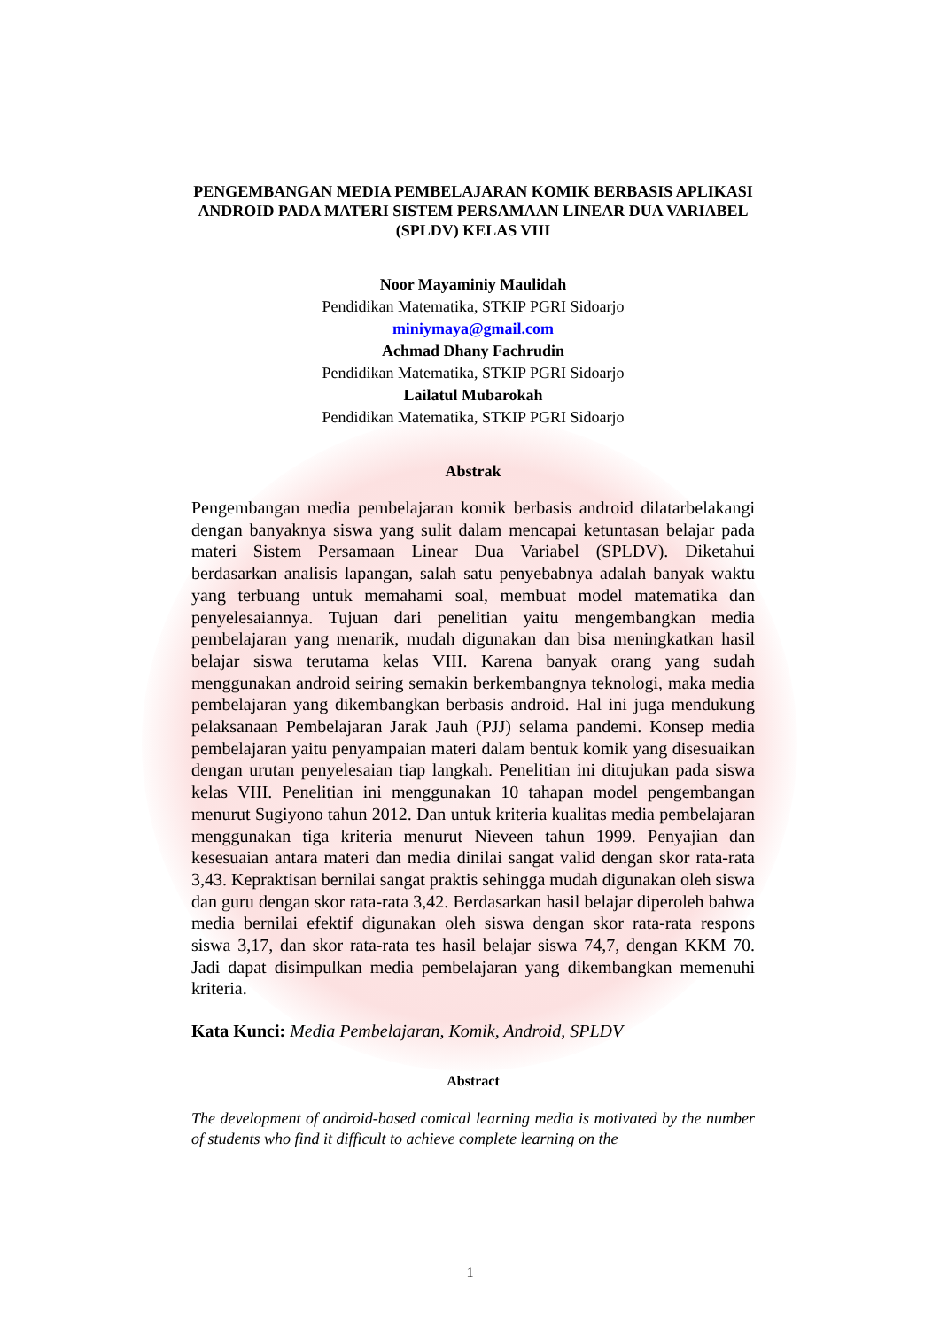PENGEMBANGAN MEDIA PEMBELAJARAN KOMIK BERBASIS APLIKASI ANDROID PADA MATERI SISTEM PERSAMAAN LINEAR DUA VARIABEL (SPLDV) KELAS VIII
Noor Mayaminiy Maulidah
Pendidikan Matematika, STKIP PGRI Sidoarjo
miniymaya@gmail.com
Achmad Dhany Fachrudin
Pendidikan Matematika, STKIP PGRI Sidoarjo
Lailatul Mubarokah
Pendidikan Matematika, STKIP PGRI Sidoarjo
Abstrak
Pengembangan media pembelajaran komik berbasis android dilatarbelakangi dengan banyaknya siswa yang sulit dalam mencapai ketuntasan belajar pada materi Sistem Persamaan Linear Dua Variabel (SPLDV). Diketahui berdasarkan analisis lapangan, salah satu penyebabnya adalah banyak waktu yang terbuang untuk memahami soal, membuat model matematika dan penyelesaiannya. Tujuan dari penelitian yaitu mengembangkan media pembelajaran yang menarik, mudah digunakan dan bisa meningkatkan hasil belajar siswa terutama kelas VIII. Karena banyak orang yang sudah menggunakan android seiring semakin berkembangnya teknologi, maka media pembelajaran yang dikembangkan berbasis android. Hal ini juga mendukung pelaksanaan Pembelajaran Jarak Jauh (PJJ) selama pandemi. Konsep media pembelajaran yaitu penyampaian materi dalam bentuk komik yang disesuaikan dengan urutan penyelesaian tiap langkah. Penelitian ini ditujukan pada siswa kelas VIII. Penelitian ini menggunakan 10 tahapan model pengembangan menurut Sugiyono tahun 2012. Dan untuk kriteria kualitas media pembelajaran menggunakan tiga kriteria menurut Nieveen tahun 1999. Penyajian dan kesesuaian antara materi dan media dinilai sangat valid dengan skor rata-rata 3,43. Kepraktisan bernilai sangat praktis sehingga mudah digunakan oleh siswa dan guru dengan skor rata-rata 3,42. Berdasarkan hasil belajar diperoleh bahwa media bernilai efektif digunakan oleh siswa dengan skor rata-rata respons siswa 3,17, dan skor rata-rata tes hasil belajar siswa 74,7, dengan KKM 70. Jadi dapat disimpulkan media pembelajaran yang dikembangkan memenuhi kriteria.
Kata Kunci: Media Pembelajaran, Komik, Android, SPLDV
Abstract
The development of android-based comical learning media is motivated by the number of students who find it difficult to achieve complete learning on the
1